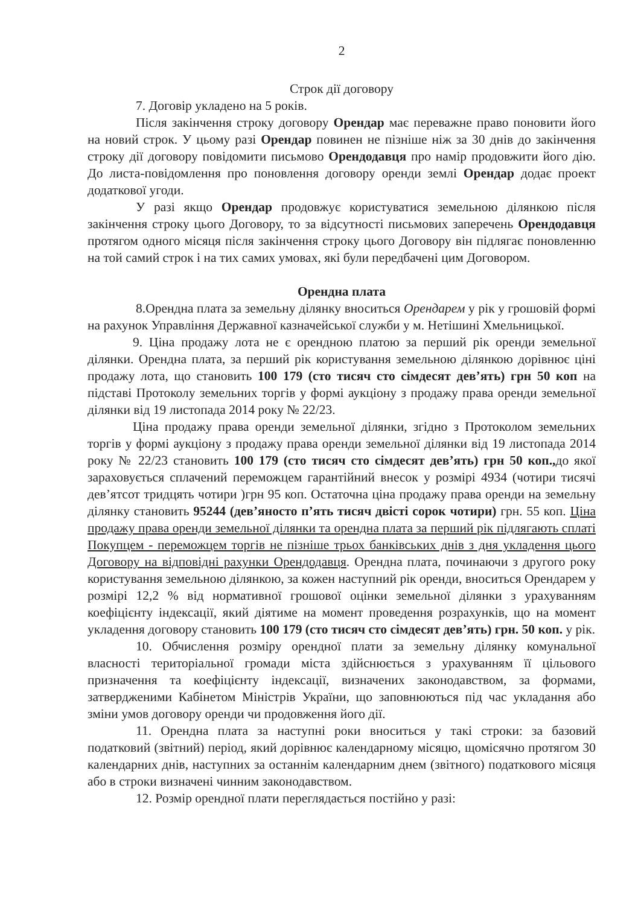2
Строк дії договору
7. Договір укладено на 5 років.
Після закінчення строку договору Орендар має переважне право поновити його на новий строк. У цьому разі Орендар повинен не пізніше ніж за 30 днів до закінчення строку дії договору повідомити письмово Орендодавця про намір продовжити його дію. До листа-повідомлення про поновлення договору оренди землі Орендар додає проект додаткової угоди.
У разі якщо Орендар продовжує користуватися земельною ділянкою після закінчення строку цього Договору, то за відсутності письмових заперечень Орендодавця протягом одного місяця після закінчення строку цього Договору він підлягає поновленню на той самий строк і на тих самих умовах, які були передбачені цим Договором.
Орендна плата
8.Орендна плата за земельну ділянку вноситься Орендарем у рік у грошовій формі на рахунок Управління Державної казначейської служби у м. Нетішині Хмельницької.
9. Ціна продажу лота не є орендною платою за перший рік оренди земельної ділянки. Орендна плата, за перший рік користування земельною ділянкою дорівнює ціні продажу лота, що становить 100 179 (сто тисяч сто сімдесят дев’ять) грн 50 коп на підставі Протоколу земельних торгів у формі аукціону з продажу права оренди земельної ділянки від 19 листопада 2014 року № 22/23.
Ціна продажу права оренди земельної ділянки, згідно з Протоколом земельних торгів у формі аукціону з продажу права оренди земельної ділянки від 19 листопада 2014 року № 22/23 становить 100 179 (сто тисяч сто сімдесят дев’ять) грн 50 коп., до якої зараховується сплачений переможцем гарантійний внесок у розмірі 4934 (чотири тисячі дев’ятсот тридцять чотири )грн 95 коп. Остаточна ціна продажу права оренди на земельну ділянку становить 95244 (дев’яносто п’ять тисяч двісті сорок чотири) грн. 55 коп. Ціна продажу права оренди земельної ділянки та орендна плата за перший рік підлягають сплаті Покупцем - переможцем торгів не пізніше трьох банківських днів з дня укладення цього Договору на відповідні рахунки Орендодавця. Орендна плата, починаючи з другого року користування земельною ділянкою, за кожен наступний рік оренди, вноситься Орендарем у розмірі 12,2 % від нормативної грошової оцінки земельної ділянки з урахуванням коефіцієнту індексації, який діятиме на момент проведення розрахунків, що на момент укладення договору становить 100 179 (сто тисяч сто сімдесят дев’ять) грн. 50 коп. у рік.
10. Обчислення розміру орендної плати за земельну ділянку комунальної власності територіальної громади міста здійснюється з урахуванням її цільового призначення та коефіцієнту індексації, визначених законодавством, за формами, затвердженими Кабінетом Міністрів України, що заповнюються під час укладання або зміни умов договору оренди чи продовження його дії.
11. Орендна плата за наступні роки вноситься у такі строки: за базовий податковий (звітний) період, який дорівнює календарному місяцю, щомісячно протягом 30 календарних днів, наступних за останнім календарним днем (звітного) податкового місяця або в строки визначені чинним законодавством.
12. Розмір орендної плати переглядається постійно у разі: